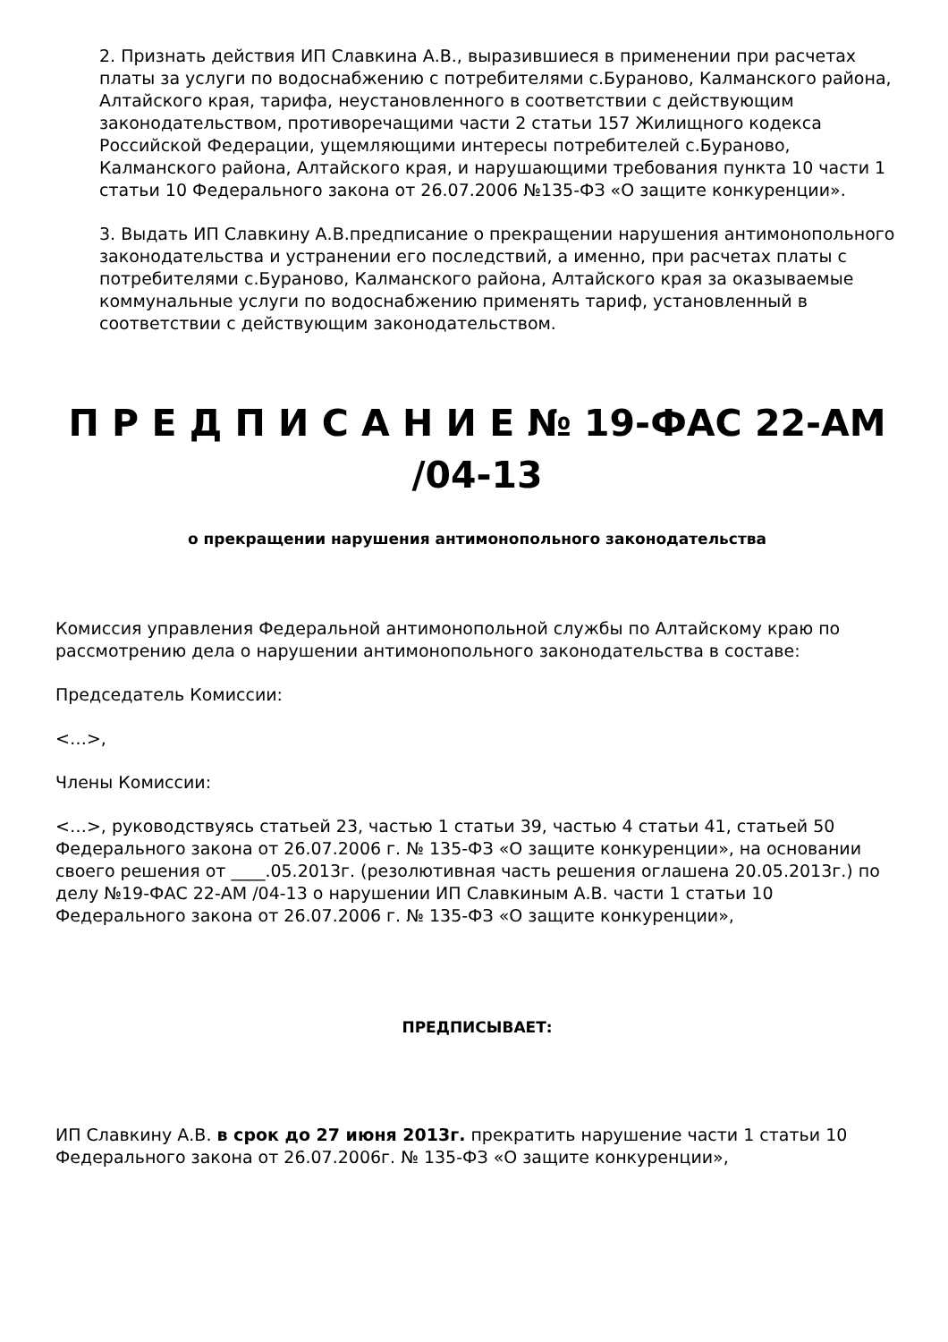2. Признать действия ИП Славкина А.В., выразившиеся в применении при расчетах платы за услуги по водоснабжению с потребителями с.Бураново, Калманского района, Алтайского края, тарифа, неустановленного в соответствии с действующим законодательством, противоречащими части 2 статьи 157 Жилищного кодекса Российской Федерации, ущемляющими интересы потребителей с.Бураново, Калманского района, Алтайского края, и нарушающими требования пункта 10 части 1 статьи 10 Федерального закона от 26.07.2006 №135-ФЗ «О защите конкуренции».
3. Выдать ИП Славкину А.В.предписание о прекращении нарушения антимонопольного законодательства и устранении его последствий, а именно, при расчетах платы с потребителями с.Бураново, Калманского района, Алтайского края за оказываемые коммунальные услуги по водоснабжению применять тариф, установленный в соответствии с действующим законодательством.
П Р Е Д П И С А Н И Е № 19-ФАС 22-АМ /04-13
о прекращении нарушения антимонопольного законодательства
Комиссия управления Федеральной антимонопольной службы по Алтайскому краю по рассмотрению дела о нарушении антимонопольного законодательства в составе:
Председатель Комиссии:
<…>,
Члены Комиссии:
<…>, руководствуясь статьей 23, частью 1 статьи 39, частью 4 статьи 41, статьей 50 Федерального закона от 26.07.2006 г. № 135-ФЗ «О защите конкуренции», на основании своего решения от ____.05.2013г. (резолютивная часть решения оглашена 20.05.2013г.) по делу №19-ФАС 22-АМ /04-13 о нарушении ИП Славкиным А.В. части 1 статьи 10 Федерального закона от 26.07.2006 г. № 135-ФЗ «О защите конкуренции»,
ПРЕДПИСЫВАЕТ:
ИП Славкину А.В. в срок до 27 июня 2013г. прекратить нарушение части 1 статьи 10 Федерального закона от 26.07.2006г. № 135-ФЗ «О защите конкуренции»,